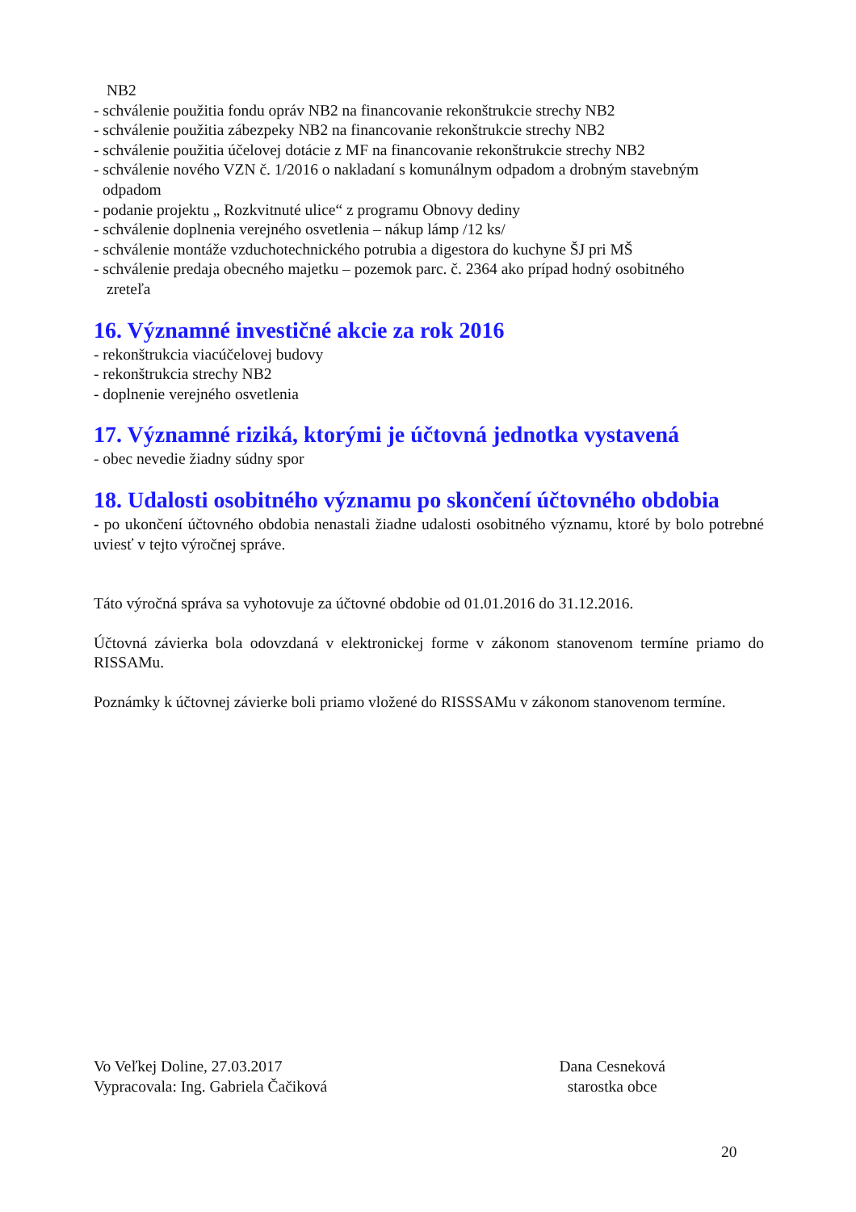NB2
- schválenie použitia fondu opráv NB2 na financovanie rekonštrukcie strechy NB2
- schválenie použitia zábezpeky NB2 na financovanie rekonštrukcie strechy NB2
- schválenie použitia účelovej dotácie z MF na financovanie rekonštrukcie strechy NB2
- schválenie nového VZN č. 1/2016 o nakladaní s komunálnym odpadom a drobným stavebným
odpadom
- podanie projektu „ Rozkvitnuté ulice“ z programu Obnovy dediny
- schválenie doplnenia verejného osvetlenia – nákup lámp /12 ks/
- schválenie montáže vzduchotechnického potrubia a digestora do kuchyne ŠJ pri MŠ
- schválenie predaja obecného majetku – pozemok parc. č. 2364 ako prípad hodný osobitného
zreteľa
16. Významné investičné akcie za rok 2016
- rekonštrukcia viacúčelovej budovy
- rekonštrukcia strechy NB2
- doplnenie verejného osvetlenia
17. Významné riziká, ktorými je účtovná jednotka vystavená
- obec nevedie žiadny súdny spor
18. Udalosti osobitného významu po skončení účtovného obdobia
- po ukončení účtovného obdobia nenastali žiadne udalosti osobitného významu, ktoré by bolo potrebné uviesť v tejto výročnej správe.
Táto výročná správa sa vyhotovuje za účtovné obdobie od 01.01.2016 do 31.12.2016.
Účtovná závierka bola odovzdaná v elektronickej forme v zákonom stanovenom termíne priamo do RISSAMu.
Poznámky k účtovnej závierke boli priamo vložené do RISSSAMu v zákonom stanovenom termíne.
Vo Veľkej Doline, 27.03.2017
Vypracovala: Ing. Gabriela Čačiková
Dana Cesneková
starostka obce
20